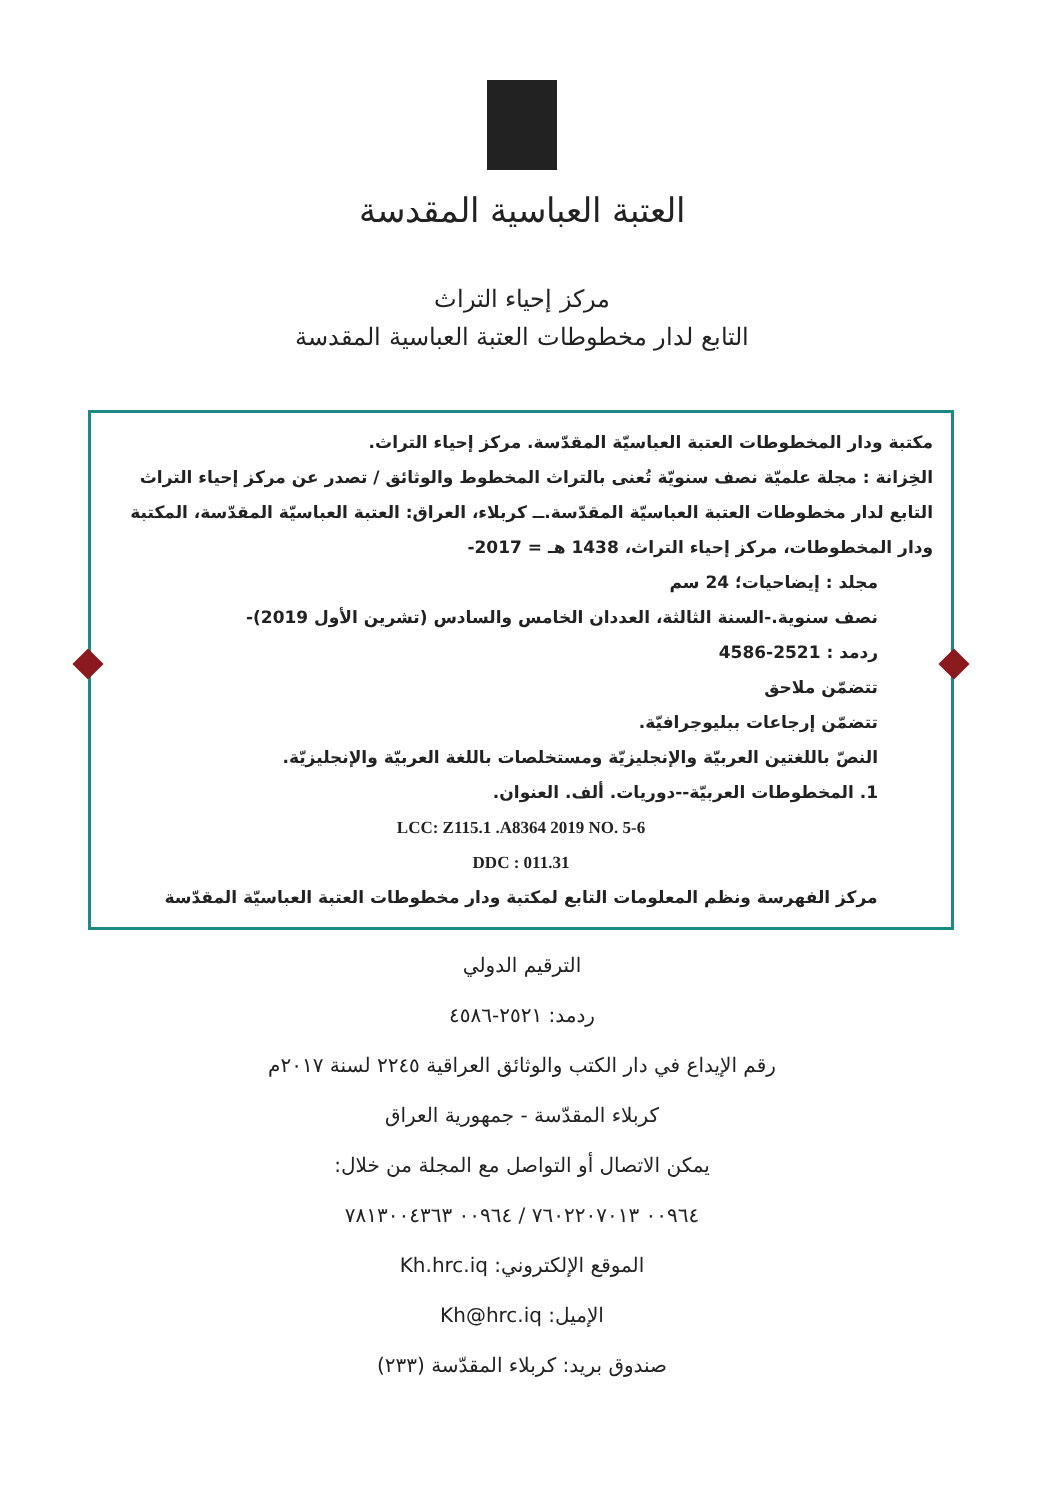العتبة العباسية المقدسة
مركز إحياء التراث
التابع لدار مخطوطات العتبة العباسية المقدسة
مكتبة ودار المخطوطات العتبة العباسيّة المقدّسة. مركز إحياء التراث.
الخِزانة : مجلة علميّة نصف سنويّة تُعنى بالتراث المخطوط والوثائق / تصدر عن مركز إحياء التراث التابع لدار مخطوطات العتبة العباسيّة المقدّسة.ــ كربلاء، العراق: العتبة العباسيّة المقدّسة، المكتبة ودار المخطوطات، مركز إحياء التراث، 1438 هـ = 2017-
مجلد : إيضاحيات؛ 24 سم
نصف سنوية.-السنة الثالثة، العددان الخامس والسادس (تشرين الأول 2019)-
ردمد : 2521-4586
تتضمّن ملاحق
تتضمّن إرجاعات ببليوجرافيّة.
النصّ باللغتين العربيّة والإنجليزيّة ومستخلصات باللغة العربيّة والإنجليزيّة.
1. المخطوطات العربيّة--دوريات. ألف. العنوان.
LCC: Z115.1 .A8364 2019 NO. 5-6
DDC : 011.31
مركز الفهرسة ونظم المعلومات التابع لمكتبة ودار مخطوطات العتبة العباسيّة المقدّسة
الترقيم الدولي
ردمد: ٢٥٢١-٤٥٨٦
رقم الإيداع في دار الكتب والوثائق العراقية ٢٢٤٥ لسنة ٢٠١٧م
كربلاء المقدّسة - جمهورية العراق
يمكن الاتصال أو التواصل مع المجلة من خلال:
٠٠٩٦٤ ٧٦٠٢٢٠٧٠١٣ / ٠٠٩٦٤ ٧٨١٣٠٠٤٣٦٣
الموقع الإلكتروني: Kh.hrc.iq
الإميل: Kh@hrc.iq
صندوق بريد: كربلاء المقدّسة (٢٣٣)